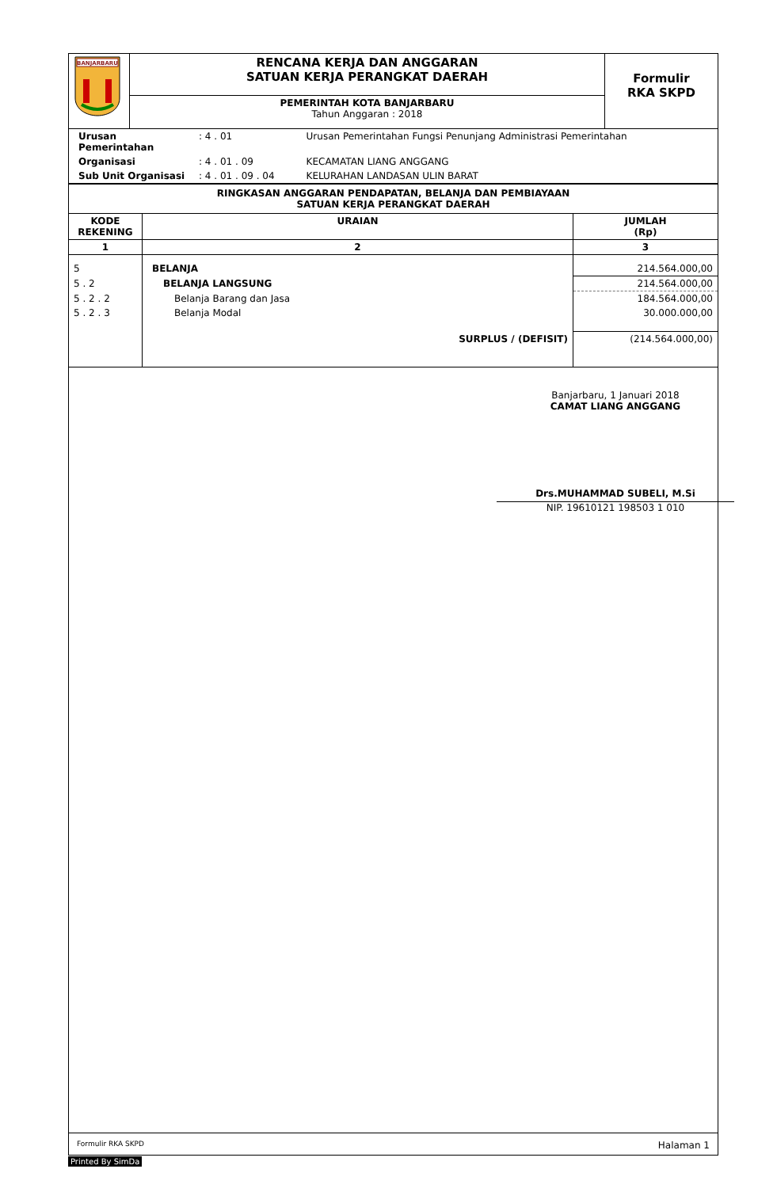| BANJARBARU | RENCANA KERJA DAN ANGGARAN SATUAN KERJA PERANGKAT DAERAH | Formulir RKA SKPD |
| | PEMERINTAH KOTA BANJARBARU Tahun Anggaran : 2018 | |
| Urusan Pemerintahan | : 4 . 01 | Urusan Pemerintahan Fungsi Penunjang Administrasi Pemerintahan |
| Organisasi | : 4 . 01 . 09 | KECAMATAN LIANG ANGGANG |
| Sub Unit Organisasi | : 4 . 01 . 09 . 04 | KELURAHAN LANDASAN ULIN BARAT |
RINGKASAN ANGGARAN PENDAPATAN, BELANJA DAN PEMBIAYAAN
SATUAN KERJA PERANGKAT DAERAH
| KODE REKENING | URAIAN | JUMLAH (Rp) |
| --- | --- | --- |
| 1 | 2 | 3 |
| 5 | BELANJA | 214.564.000,00 |
| 5 . 2 | BELANJA LANGSUNG | 214.564.000,00 |
| 5 . 2 . 2 | Belanja Barang dan Jasa | 184.564.000,00 |
| 5 . 2 . 3 | Belanja Modal | 30.000.000,00 |
| | SURPLUS / (DEFISIT) | (214.564.000,00) |
Banjarbaru, 1 Januari 2018
CAMAT LIANG ANGGANG
Drs.MUHAMMAD SUBELI, M.Si
NIP. 19610121 198503 1 010
Formulir RKA SKPD Halaman 1
Printed By SimDa